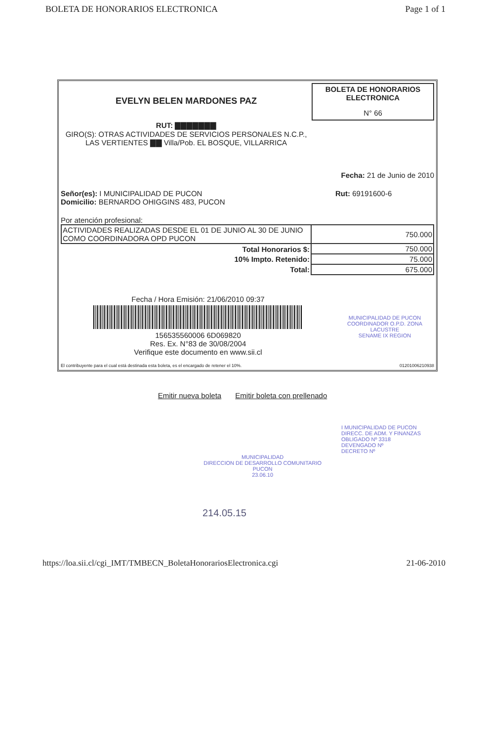BOLETA DE HONORARIOS ELECTRONICA Page 1 of 1
EVELYN BELEN MARDONES PAZ
RUT: ▇▇▇▇▇▇▇
GIRO(S): OTRAS ACTIVIDADES DE SERVICIOS PERSONALES N.C.P.,
LAS VERTIENTES ▇▇ Villa/Pob. EL BOSQUE, VILLARRICA
BOLETA DE HONORARIOS ELECTRONICA
N° 66
Fecha: 21 de Junio de 2010
Señor(es): I MUNICIPALIDAD DE PUCON
Domicilio: BERNARDO OHIGGINS 483, PUCON
Rut: 69191600-6
Por atención profesional:
| ACTIVIDADES REALIZADAS DESDE EL 01 DE JUNIO AL 30 DE JUNIO COMO COORDINADORA OPD PUCON | 750.000 |
| Total Honorarios $: | 750.000 |
| 10% Impto. Retenido: | 75.000 |
| Total: | 675.000 |
Fecha / Hora Emisión: 21/06/2010 09:37
156535560006 6D069820
Res. Ex. N°83 de 30/08/2004
Verifique este documento en www.sii.cl
MUNICIPALIDAD DE PUCON
COORDINADOR O.P.D. ZONA LACUSTRE
SENAME IX REGION
El contribuyente para el cual está destinada esta boleta, es el encargado de retener el 10%. 01201006210938
Emitir nueva boleta Emitir boleta con prellenado
MUNICIPALIDAD
DIRECCION DE DESARROLLO COMUNITARIO
PUCON
23.06.10
I MUNICIPALIDAD DE PUCON
DIRECC. DE ADM. Y FINANZAS
OBLIGADO Nº 3318
DEVENGADO Nº
DECRETO Nº
214.05.15
https://loa.sii.cl/cgi_IMT/TMBECN_BoletaHonorariosElectronica.cgi 21-06-2010